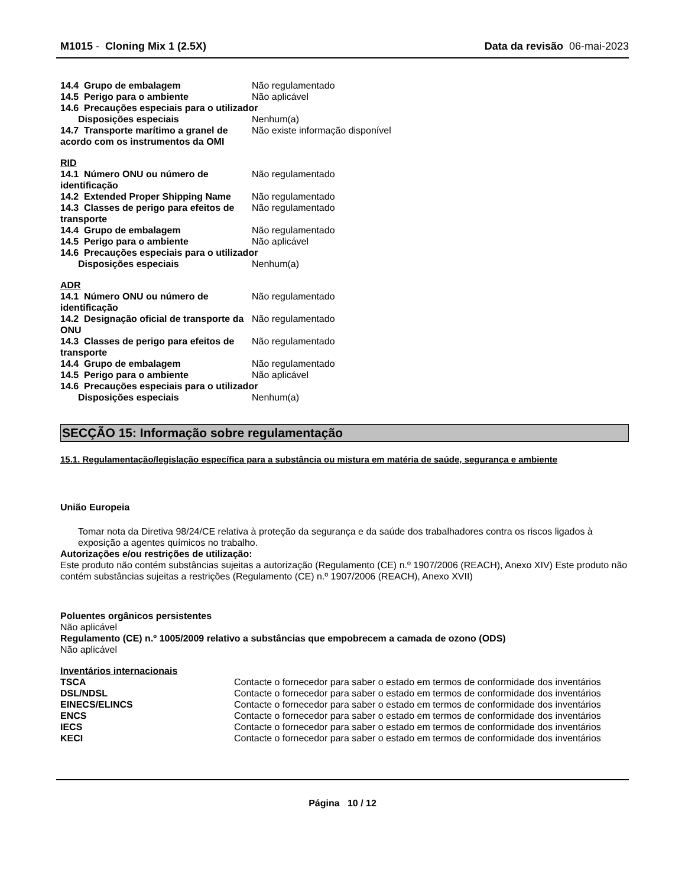M1015 - Cloning Mix 1 (2.5X) Data da revisão 06-mai-2023
| 14.4 Grupo de embalagem | Não regulamentado |
| 14.5 Perigo para o ambiente | Não aplicável |
| 14.6 Precauções especiais para o utilizador | |
| Disposições especiais | Nenhum(a) |
| 14.7 Transporte marítimo a granel de acordo com os instrumentos da OMI | Não existe informação disponível |
RID
| 14.1 Número ONU ou número de identificação | Não regulamentado |
| 14.2 Extended Proper Shipping Name | Não regulamentado |
| 14.3 Classes de perigo para efeitos de transporte | Não regulamentado |
| 14.4 Grupo de embalagem | Não regulamentado |
| 14.5 Perigo para o ambiente | Não aplicável |
| 14.6 Precauções especiais para o utilizador | |
| Disposições especiais | Nenhum(a) |
ADR
| 14.1 Número ONU ou número de identificação | Não regulamentado |
| 14.2 Designação oficial de transporte da ONU | Não regulamentado |
| 14.3 Classes de perigo para efeitos de transporte | Não regulamentado |
| 14.4 Grupo de embalagem | Não regulamentado |
| 14.5 Perigo para o ambiente | Não aplicável |
| 14.6 Precauções especiais para o utilizador | |
| Disposições especiais | Nenhum(a) |
SECÇÃO 15: Informação sobre regulamentação
15.1. Regulamentação/legislação específica para a substância ou mistura em matéria de saúde, segurança e ambiente
União Europeia
Tomar nota da Diretiva 98/24/CE relativa à proteção da segurança e da saúde dos trabalhadores contra os riscos ligados à exposição a agentes químicos no trabalho.
Autorizações e/ou restrições de utilização:
Este produto não contém substâncias sujeitas a autorização (Regulamento (CE) n.º 1907/2006 (REACH), Anexo XIV) Este produto não contém substâncias sujeitas a restrições (Regulamento (CE) n.º 1907/2006 (REACH), Anexo XVII)
Poluentes orgânicos persistentes
Não aplicável
Regulamento (CE) n.º 1005/2009 relativo a substâncias que empobrecem a camada de ozono (ODS)
Não aplicável
Inventários internacionais
| TSCA | Contacte o fornecedor para saber o estado em termos de conformidade dos inventários |
| DSL/NDSL | Contacte o fornecedor para saber o estado em termos de conformidade dos inventários |
| EINECS/ELINCS | Contacte o fornecedor para saber o estado em termos de conformidade dos inventários |
| ENCS | Contacte o fornecedor para saber o estado em termos de conformidade dos inventários |
| IECS | Contacte o fornecedor para saber o estado em termos de conformidade dos inventários |
| KECI | Contacte o fornecedor para saber o estado em termos de conformidade dos inventários |
Página 10 / 12